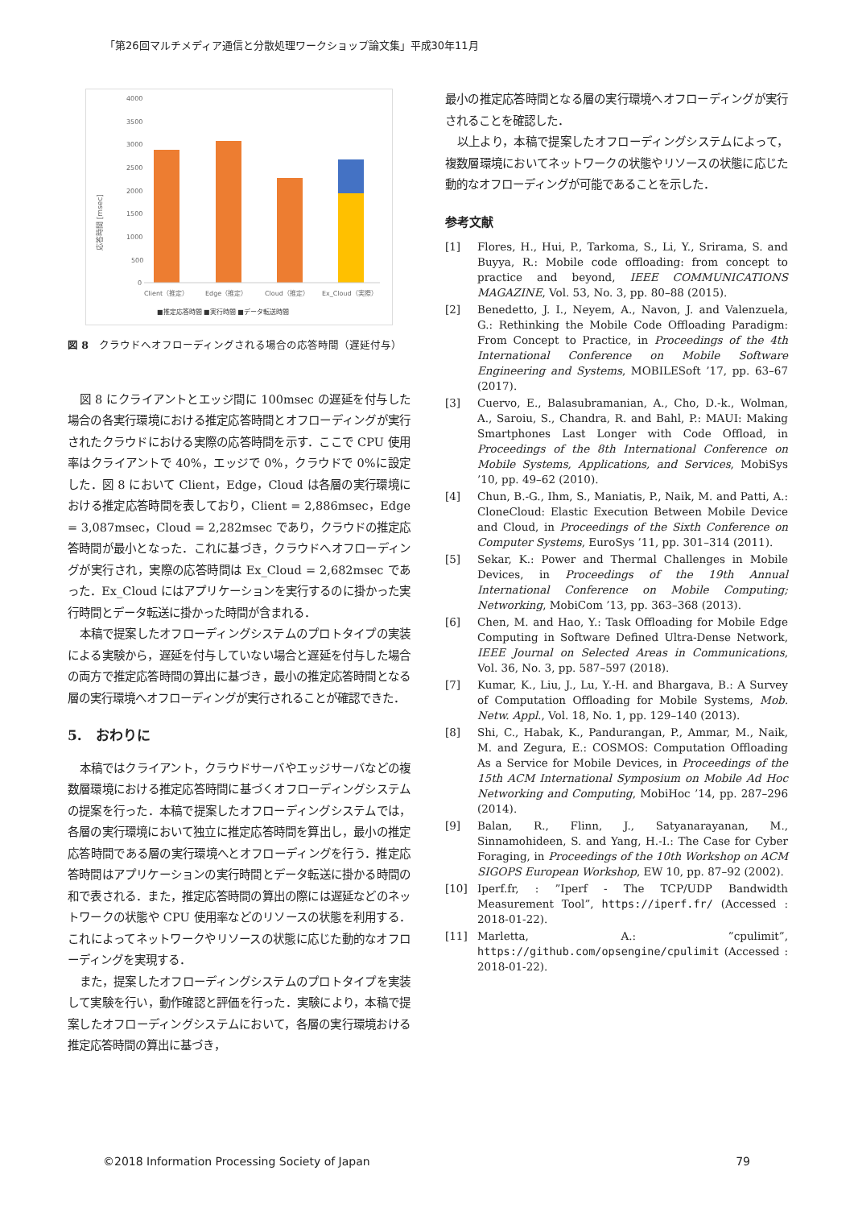「第26回マルチメディア通信と分散処理ワークショップ論文集」平成30年11月
応答時間 [msec]
4000
3500
3000
2500
2000
1500
1000
500
0
Client（推定）
Edge（推定）
Cloud（推定）
Ex_Cloud（実際）
■推定応答時間 ■実行時間 ■データ転送時間
図 8　クラウドへオフローディングされる場合の応答時間（遅延付与）
図 8 にクライアントとエッジ間に 100msec の遅延を付与した場合の各実行環境における推定応答時間とオフローディングが実行されたクラウドにおける実際の応答時間を示す．ここで CPU 使用率はクライアントで 40%，エッジで 0%，クラウドで 0%に設定した．図 8 において Client，Edge，Cloud は各層の実行環境における推定応答時間を表しており，Client = 2,886msec，Edge = 3,087msec，Cloud = 2,282msec であり，クラウドの推定応答時間が最小となった．これに基づき，クラウドへオフローディングが実行され，実際の応答時間は Ex_Cloud = 2,682msec であった．Ex_Cloud にはアプリケーションを実行するのに掛かった実行時間とデータ転送に掛かった時間が含まれる．
本稿で提案したオフローディングシステムのプロトタイプの実装による実験から，遅延を付与していない場合と遅延を付与した場合の両方で推定応答時間の算出に基づき，最小の推定応答時間となる層の実行環境へオフローディングが実行されることが確認できた．
5.　おわりに
本稿ではクライアント，クラウドサーバやエッジサーバなどの複数層環境における推定応答時間に基づくオフローディングシステムの提案を行った．本稿で提案したオフローディングシステムでは，各層の実行環境において独立に推定応答時間を算出し，最小の推定応答時間である層の実行環境へとオフローディングを行う．推定応答時間はアプリケーションの実行時間とデータ転送に掛かる時間の和で表される．また，推定応答時間の算出の際には遅延などのネットワークの状態や CPU 使用率などのリソースの状態を利用する．これによってネットワークやリソースの状態に応じた動的なオフローディングを実現する．
また，提案したオフローディングシステムのプロトタイプを実装して実験を行い，動作確認と評価を行った．実験により，本稿で提案したオフローディングシステムにおいて，各層の実行環境おける推定応答時間の算出に基づき，
最小の推定応答時間となる層の実行環境へオフローディングが実行されることを確認した．
以上より，本稿で提案したオフローディングシステムによって，複数層環境においてネットワークの状態やリソースの状態に応じた動的なオフローディングが可能であることを示した．
参考文献
[1] Flores, H., Hui, P., Tarkoma, S., Li, Y., Srirama, S. and Buyya, R.: Mobile code offloading: from concept to practice and beyond, IEEE COMMUNICATIONS MAGAZINE, Vol. 53, No. 3, pp. 80–88 (2015).
[2] Benedetto, J. I., Neyem, A., Navon, J. and Valenzuela, G.: Rethinking the Mobile Code Offloading Paradigm: From Concept to Practice, in Proceedings of the 4th International Conference on Mobile Software Engineering and Systems, MOBILESoft ’17, pp. 63–67 (2017).
[3] Cuervo, E., Balasubramanian, A., Cho, D.-k., Wolman, A., Saroiu, S., Chandra, R. and Bahl, P.: MAUI: Making Smartphones Last Longer with Code Offload, in Proceedings of the 8th International Conference on Mobile Systems, Applications, and Services, MobiSys ’10, pp. 49–62 (2010).
[4] Chun, B.-G., Ihm, S., Maniatis, P., Naik, M. and Patti, A.: CloneCloud: Elastic Execution Between Mobile Device and Cloud, in Proceedings of the Sixth Conference on Computer Systems, EuroSys ’11, pp. 301–314 (2011).
[5] Sekar, K.: Power and Thermal Challenges in Mobile Devices, in Proceedings of the 19th Annual International Conference on Mobile Computing; Networking, MobiCom ’13, pp. 363–368 (2013).
[6] Chen, M. and Hao, Y.: Task Offloading for Mobile Edge Computing in Software Defined Ultra-Dense Network, IEEE Journal on Selected Areas in Communications, Vol. 36, No. 3, pp. 587–597 (2018).
[7] Kumar, K., Liu, J., Lu, Y.-H. and Bhargava, B.: A Survey of Computation Offloading for Mobile Systems, Mob. Netw. Appl., Vol. 18, No. 1, pp. 129–140 (2013).
[8] Shi, C., Habak, K., Pandurangan, P., Ammar, M., Naik, M. and Zegura, E.: COSMOS: Computation Offloading As a Service for Mobile Devices, in Proceedings of the 15th ACM International Symposium on Mobile Ad Hoc Networking and Computing, MobiHoc ’14, pp. 287–296 (2014).
[9] Balan, R., Flinn, J., Satyanarayanan, M., Sinnamohideen, S. and Yang, H.-I.: The Case for Cyber Foraging, in Proceedings of the 10th Workshop on ACM SIGOPS European Workshop, EW 10, pp. 87–92 (2002).
[10] Iperf.fr, : ”Iperf - The TCP/UDP Bandwidth Measurement Tool”, https://iperf.fr/ (Accessed : 2018-01-22).
[11] Marletta, A.: ”cpulimit”, https://github.com/opsengine/cpulimit (Accessed : 2018-01-22).
©2018 Information Processing Society of Japan 79